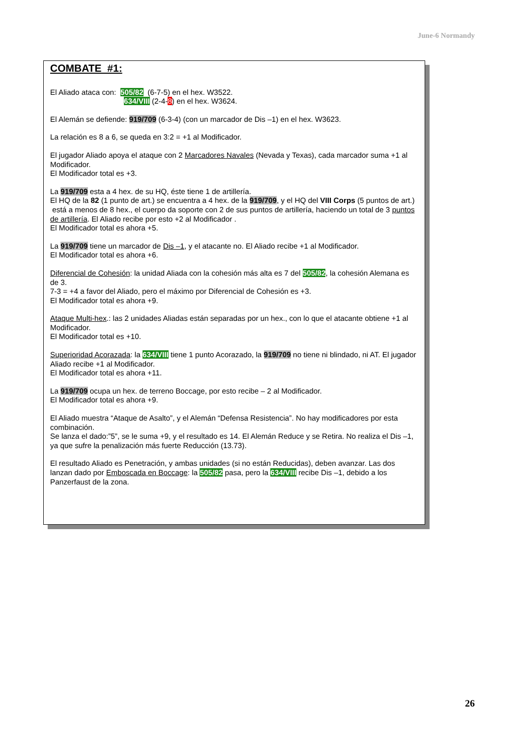June-6 Normandy
COMBATE #1:
El Aliado ataca con: 505/82 (6-7-5) en el hex. W3522.
634/VIII (2-4-8) en el hex. W3624.
El Alemán se defiende: 919/709 (6-3-4) (con un marcador de Dis –1) en el hex. W3623.
La relación es 8 a 6, se queda en 3:2 = +1 al Modificador.
El jugador Aliado apoya el ataque con 2 Marcadores Navales (Nevada y Texas), cada marcador suma +1 al Modificador.
El Modificador total es +3.
La 919/709 esta a 4 hex. de su HQ, éste tiene 1 de artillería.
El HQ de la 82 (1 punto de art.) se encuentra a 4 hex. de la 919/709, y el HQ del VIII Corps (5 puntos de art.) está a menos de 8 hex., el cuerpo da soporte con 2 de sus puntos de artillería, haciendo un total de 3 puntos de artillería. El Aliado recibe por esto +2 al Modificador .
El Modificador total es ahora +5.
La 919/709 tiene un marcador de Dis –1, y el atacante no. El Aliado recibe +1 al Modificador.
El Modificador total es ahora +6.
Diferencial de Cohesión: la unidad Aliada con la cohesión más alta es 7 del 505/82, la cohesión Alemana es de 3.
7-3 = +4 a favor del Aliado, pero el máximo por Diferencial de Cohesión es +3.
El Modificador total es ahora +9.
Ataque Multi-hex.: las 2 unidades Aliadas están separadas por un hex., con lo que el atacante obtiene +1 al Modificador.
El Modificador total es +10.
Superioridad Acorazada: la 634/VIII tiene 1 punto Acorazado, la 919/709 no tiene ni blindado, ni AT. El jugador Aliado recibe +1 al Modificador.
El Modificador total es ahora +11.
La 919/709 ocupa un hex. de terreno Boccage, por esto recibe – 2 al Modificador.
El Modificador total es ahora +9.
El Aliado muestra “Ataque de Asalto”, y el Alemán “Defensa Resistencia”. No hay modificadores por esta combinación.
Se lanza el dado:”5”, se le suma +9, y el resultado es 14. El Alemán Reduce y se Retira. No realiza el Dis –1, ya que sufre la penalización más fuerte Reducción (13.73).
El resultado Aliado es Penetración, y ambas unidades (si no están Reducidas), deben avanzar. Las dos lanzan dado por Emboscada en Boccage: la 505/82 pasa, pero la 634/VIII recibe Dis –1, debido a los Panzerfaust de la zona.
26